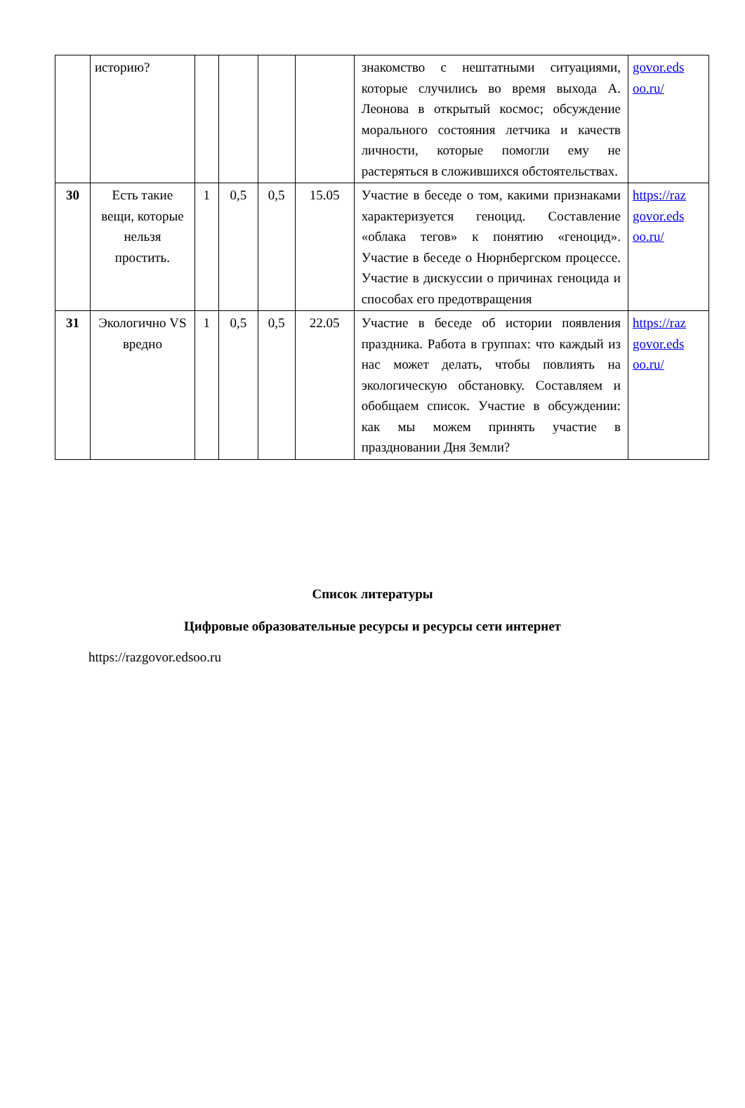| | историю? | | | | | знакомство с нештатными ситуациями, которые случились во время выхода А. Леонова в открытый космос; обсуждение морального состояния летчика и качеств личности, которые помогли ему не растеряться в сложившихся обстоятельствах. | govor.eds oo.ru/ |
| 30 | Есть такие вещи, которые нельзя простить. | 1 | 0,5 | 0,5 | 15.05 | Участие в беседе о том, какими признаками характеризуется геноцид. Составление «облака тегов» к понятию «геноцид». Участие в беседе о Нюрнбергском процессе. Участие в дискуссии о причинах геноцида и способах его предотвращения | https://raz govor.eds oo.ru/ |
| 31 | Экологично VS вредно | 1 | 0,5 | 0,5 | 22.05 | Участие в беседе об истории появления праздника. Работа в группах: что каждый из нас может делать, чтобы повлиять на экологическую обстановку. Составляем и обобщаем список. Участие в обсуждении: как мы можем принять участие в праздновании Дня Земли? | https://raz govor.eds oo.ru/ |
Список литературы
Цифровые образовательные ресурсы и ресурсы сети интернет
https://razgovor.edsoo.ru